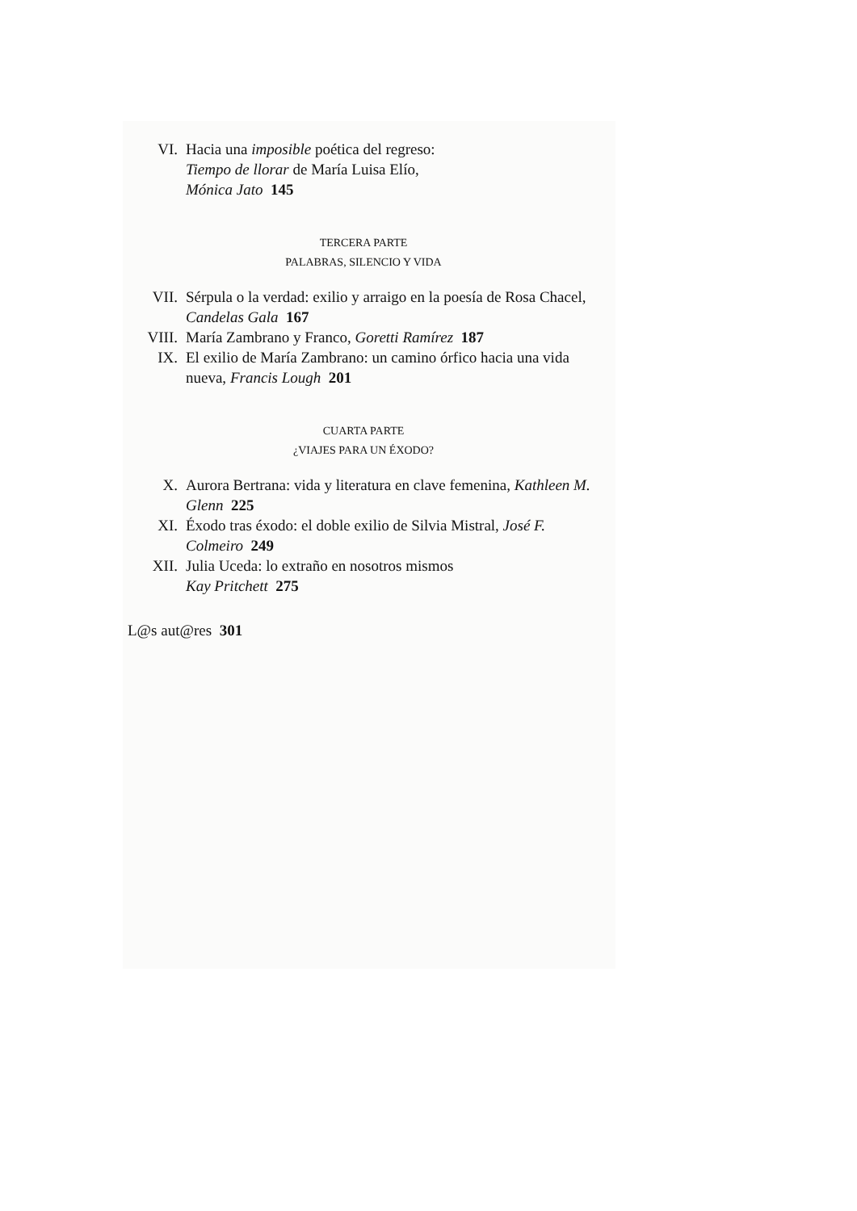VI. Hacia una imposible poética del regreso:
Tiempo de llorar de María Luisa Elío,
Mónica Jato 145
TERCERA PARTE
PALABRAS, SILENCIO Y VIDA
VII. Sérpula o la verdad: exilio y arraigo en la poesía de Rosa Chacel, Candelas Gala 167
VIII. María Zambrano y Franco, Goretti Ramírez 187
IX. El exilio de María Zambrano: un camino órfico hacia una vida nueva, Francis Lough 201
CUARTA PARTE
¿VIAJES PARA UN ÉXODO?
X. Aurora Bertrana: vida y literatura en clave femenina, Kathleen M. Glenn 225
XI. Éxodo tras éxodo: el doble exilio de Silvia Mistral, José F. Colmeiro 249
XII. Julia Uceda: lo extraño en nosotros mismos
Kay Pritchett 275
L@s aut@res 301